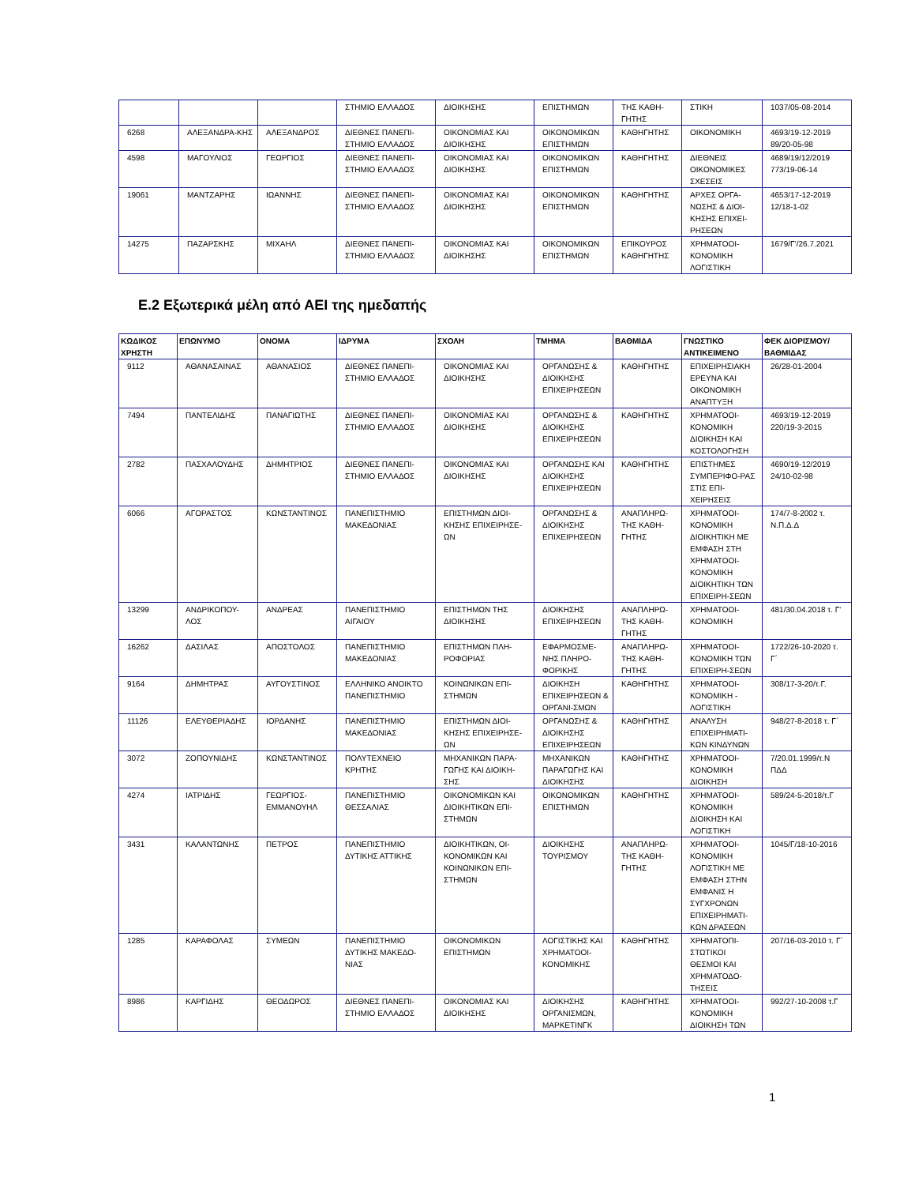| | | | ΣΤΗΜΙΟ ΕΛΛΑΔΟΣ | ΔΙΟΙΚΗΣΗΣ | ΕΠΙΣΤΗΜΩΝ | ΤΗΣ ΚΑΘΗ-ΓΗΤΗΣ | ΣΤΙΚΗ | 1037/05-08-2014 |
| 6268 | ΑΛΕΞΑΝΔΡΑ-ΚΗΣ | ΑΛΕΞΑΝΔΡΟΣ | ΔΙΕΘΝΕΣ ΠΑΝΕΠΙ-ΣΤΗΜΙΟ ΕΛΛΑΔΟΣ | ΟΙΚΟΝΟΜΙΑΣ ΚΑΙ ΔΙΟΙΚΗΣΗΣ | ΟΙΚΟΝΟΜΙΚΩΝ ΕΠΙΣΤΗΜΩΝ | ΚΑΘΗΓΗΤΗΣ | ΟΙΚΟΝΟΜΙΚΗ | 4693/19-12-2019 89/20-05-98 |
| 4598 | ΜΑΓΟΥΛΙΟΣ | ΓΕΩΡΓΙΟΣ | ΔΙΕΘΝΕΣ ΠΑΝΕΠΙ-ΣΤΗΜΙΟ ΕΛΛΑΔΟΣ | ΟΙΚΟΝΟΜΙΑΣ ΚΑΙ ΔΙΟΙΚΗΣΗΣ | ΟΙΚΟΝΟΜΙΚΩΝ ΕΠΙΣΤΗΜΩΝ | ΚΑΘΗΓΗΤΗΣ | ΔΙΕΘΝΕΙΣ ΟΙΚΟΝΟΜΙΚΕΣ ΣΧΕΣΕΙΣ | 4689/19/12/2019 773/19-06-14 |
| 19061 | ΜΑΝΤΖΑΡΗΣ | ΙΩΑΝΝΗΣ | ΔΙΕΘΝΕΣ ΠΑΝΕΠΙ-ΣΤΗΜΙΟ ΕΛΛΑΔΟΣ | ΟΙΚΟΝΟΜΙΑΣ ΚΑΙ ΔΙΟΙΚΗΣΗΣ | ΟΙΚΟΝΟΜΙΚΩΝ ΕΠΙΣΤΗΜΩΝ | ΚΑΘΗΓΗΤΗΣ | ΑΡΧΕΣ ΟΡΓΑ-ΝΩΣΗΣ & ΔΙΟΙ-ΚΗΣΗΣ ΕΠΙΧΕΙ-ΡΗΣΕΩΝ | 4653/17-12-2019 12/18-1-02 |
| 14275 | ΠΑΖΑΡΣΚΗΣ | ΜΙΧΑΗΛ | ΔΙΕΘΝΕΣ ΠΑΝΕΠΙ-ΣΤΗΜΙΟ ΕΛΛΑΔΟΣ | ΟΙΚΟΝΟΜΙΑΣ ΚΑΙ ΔΙΟΙΚΗΣΗΣ | ΟΙΚΟΝΟΜΙΚΩΝ ΕΠΙΣΤΗΜΩΝ | ΕΠΙΚΟΥΡΟΣ ΚΑΘΗΓΗΤΗΣ | ΧΡΗΜΑΤΟΟΙ-ΚΟΝΟΜΙΚΗ ΛΟΓΙΣΤΙΚΗ | 1679/Γ’/26.7.2021 |
Ε.2 Εξωτερικά μέλη από ΑΕΙ της ημεδαπής
| ΚΩΔΙΚΟΣ ΧΡΗΣΤΗ | ΕΠΩΝΥΜΟ | ΟΝΟΜΑ | ΙΔΡΥΜΑ | ΣΧΟΛΗ | ΤΜΗΜΑ | ΒΑΘΜΙΔΑ | ΓΝΩΣΤΙΚΟ ΑΝΤΙΚΕΙΜΕΝΟ | ΦΕΚ ΔΙΟΡΙΣΜΟΥ/ ΒΑΘΜΙΔΑΣ |
| --- | --- | --- | --- | --- | --- | --- | --- | --- |
| 9112 | ΑΘΑΝΑΣΑΙΝΑΣ | ΑΘΑΝΑΣΙΟΣ | ΔΙΕΘΝΕΣ ΠΑΝΕΠΙ-ΣΤΗΜΙΟ ΕΛΛΑΔΟΣ | ΟΙΚΟΝΟΜΙΑΣ ΚΑΙ ΔΙΟΙΚΗΣΗΣ | ΟΡΓΑΝΩΣΗΣ & ΔΙΟΙΚΗΣΗΣ ΕΠΙΧΕΙΡΗΣΕΩΝ | ΚΑΘΗΓΗΤΗΣ | ΕΠΙΧΕΙΡΗΣΙΑΚΗ ΕΡΕΥΝΑ ΚΑΙ ΟΙΚΟΝΟΜΙΚΗ ΑΝΑΠΤΥΞΗ | 26/28-01-2004 |
| 7494 | ΠΑΝΤΕΛΙΔΗΣ | ΠΑΝΑΓΙΩΤΗΣ | ΔΙΕΘΝΕΣ ΠΑΝΕΠΙ-ΣΤΗΜΙΟ ΕΛΛΑΔΟΣ | ΟΙΚΟΝΟΜΙΑΣ ΚΑΙ ΔΙΟΙΚΗΣΗΣ | ΟΡΓΑΝΩΣΗΣ & ΔΙΟΙΚΗΣΗΣ ΕΠΙΧΕΙΡΗΣΕΩΝ | ΚΑΘΗΓΗΤΗΣ | ΧΡΗΜΑΤΟΟΙ-ΚΟΝΟΜΙΚΗ ΔΙΟΙΚΗΣΗ ΚΑΙ ΚΟΣΤΟΛΟΓΗΣΗ | 4693/19-12-2019 220/19-3-2015 |
| 2782 | ΠΑΣΧΑΛΟΥΔΗΣ | ΔΗΜΗΤΡΙΟΣ | ΔΙΕΘΝΕΣ ΠΑΝΕΠΙ-ΣΤΗΜΙΟ ΕΛΛΑΔΟΣ | ΟΙΚΟΝΟΜΙΑΣ ΚΑΙ ΔΙΟΙΚΗΣΗΣ | ΟΡΓΑΝΩΣΗΣ ΚΑΙ ΔΙΟΙΚΗΣΗΣ ΕΠΙΧΕΙΡΗΣΕΩΝ | ΚΑΘΗΓΗΤΗΣ | ΕΠΙΣΤΗΜΕΣ ΣΥΜΠΕΡΙΦΟ-ΡΑΣ ΣΤΙΣ ΕΠΙ-ΧΕΙΡΗΣΕΙΣ | 4690/19-12/2019 24/10-02-98 |
| 6066 | ΑΓΟΡΑΣΤΟΣ | ΚΩΝΣΤΑΝΤΙΝΟΣ | ΠΑΝΕΠΙΣΤΗΜΙΟ ΜΑΚΕΔΟΝΙΑΣ | ΕΠΙΣΤΗΜΩΝ ΔΙΟΙ-ΚΗΣΗΣ ΕΠΙΧΕΙΡΗΣΕ-ΩΝ | ΟΡΓΑΝΩΣΗΣ & ΔΙΟΙΚΗΣΗΣ ΕΠΙΧΕΙΡΗΣΕΩΝ | ΑΝΑΠΛΗΡΩ-ΤΗΣ ΚΑΘΗ-ΓΗΤΗΣ | ΧΡΗΜΑΤΟΟΙ-ΚΟΝΟΜΙΚΗ ΔΙΟΙΚΗΤΙΚΗ ΜΕ ΕΜΦΑΣΗ ΣΤΗ ΧΡΗΜΑΤΟΟΙ-ΚΟΝΟΜΙΚΗ ΔΙΟΙΚΗΤΙΚΗ ΤΩΝ ΕΠΙΧΕΙΡΗ-ΣΕΩΝ | 174/7-8-2002 τ. Ν.Π.Δ.Δ |
| 13299 | ΑΝΔΡΙΚΟΠΟΥ-ΛΟΣ | ΑΝΔΡΕΑΣ | ΠΑΝΕΠΙΣΤΗΜΙΟ ΑΙΓΑΙΟΥ | ΕΠΙΣΤΗΜΩΝ ΤΗΣ ΔΙΟΙΚΗΣΗΣ | ΔΙΟΙΚΗΣΗΣ ΕΠΙΧΕΙΡΗΣΕΩΝ | ΑΝΑΠΛΗΡΩ-ΤΗΣ ΚΑΘΗ-ΓΗΤΗΣ | ΧΡΗΜΑΤΟΟΙ-ΚΟΝΟΜΙΚΗ | 481/30.04.2018 τ. Γ' |
| 16262 | ΔΑΣΙΛΑΣ | ΑΠΟΣΤΟΛΟΣ | ΠΑΝΕΠΙΣΤΗΜΙΟ ΜΑΚΕΔΟΝΙΑΣ | ΕΠΙΣΤΗΜΩΝ ΠΛΗ-ΡΟΦΟΡΙΑΣ | ΕΦΑΡΜΟΣΜΕ-ΝΗΣ ΠΛΗΡΟ-ΦΟΡΙΚΗΣ | ΑΝΑΠΛΗΡΩ-ΤΗΣ ΚΑΘΗ-ΓΗΤΗΣ | ΧΡΗΜΑΤΟΟΙ-ΚΟΝΟΜΙΚΗ ΤΩΝ ΕΠΙΧΕΙΡΗ-ΣΕΩΝ | 1722/26-10-2020 τ. Γ΄ |
| 9164 | ΔΗΜΗΤΡΑΣ | ΑΥΓΟΥΣΤΙΝΟΣ | ΕΛΛΗΝΙΚΟ ΑΝΟΙΚΤΟ ΠΑΝΕΠΙΣΤΗΜΙΟ | ΚΟΙΝΩΝΙΚΩΝ ΕΠΙ-ΣΤΗΜΩΝ | ΔΙΟΙΚΗΣΗ ΕΠΙΧΕΙΡΗΣΕΩΝ & ΟΡΓΑΝΙ-ΣΜΩΝ | ΚΑΘΗΓΗΤΗΣ | ΧΡΗΜΑΤΟΟΙ-ΚΟΝΟΜΙΚΗ - ΛΟΓΙΣΤΙΚΗ | 308/17-3-20/τ.Γ. |
| 11126 | ΕΛΕΥΘΕΡΙΑΔΗΣ | ΙΟΡΔΑΝΗΣ | ΠΑΝΕΠΙΣΤΗΜΙΟ ΜΑΚΕΔΟΝΙΑΣ | ΕΠΙΣΤΗΜΩΝ ΔΙΟΙ-ΚΗΣΗΣ ΕΠΙΧΕΙΡΗΣΕ-ΩΝ | ΟΡΓΑΝΩΣΗΣ & ΔΙΟΙΚΗΣΗΣ ΕΠΙΧΕΙΡΗΣΕΩΝ | ΚΑΘΗΓΗΤΗΣ | ΑΝΑΛΥΣΗ ΕΠΙΧΕΙΡΗΜΑΤΙ-ΚΩΝ ΚΙΝΔΥΝΩΝ | 948/27-8-2018 τ. Γ΄ |
| 3072 | ΖΟΠΟΥΝΙΔΗΣ | ΚΩΝΣΤΑΝΤΙΝΟΣ | ΠΟΛΥΤΕΧΝΕΙΟ ΚΡΗΤΗΣ | ΜΗΧΑΝΙΚΩΝ ΠΑΡΑ-ΓΩΓΗΣ ΚΑΙ ΔΙΟΙΚΗ-ΣΗΣ | ΜΗΧΑΝΙΚΩΝ ΠΑΡΑΓΩΓΗΣ ΚΑΙ ΔΙΟΙΚΗΣΗΣ | ΚΑΘΗΓΗΤΗΣ | ΧΡΗΜΑΤΟΟΙ-ΚΟΝΟΜΙΚΗ ΔΙΟΙΚΗΣΗ | 7/20.01.1999/τ.Ν ΠΔΔ |
| 4274 | ΙΑΤΡΙΔΗΣ | ΓΕΩΡΓΙΟΣ-ΕΜΜΑΝΟΥΗΛ | ΠΑΝΕΠΙΣΤΗΜΙΟ ΘΕΣΣΑΛΙΑΣ | ΟΙΚΟΝΟΜΙΚΩΝ ΚΑΙ ΔΙΟΙΚΗΤΙΚΩΝ ΕΠΙ-ΣΤΗΜΩΝ | ΟΙΚΟΝΟΜΙΚΩΝ ΕΠΙΣΤΗΜΩΝ | ΚΑΘΗΓΗΤΗΣ | ΧΡΗΜΑΤΟΟΙ-ΚΟΝΟΜΙΚΗ ΔΙΟΙΚΗΣΗ ΚΑΙ ΛΟΓΙΣΤΙΚΗ | 589/24-5-2018/τ.Γ |
| 3431 | ΚΑΛΑΝΤΩΝΗΣ | ΠΕΤΡΟΣ | ΠΑΝΕΠΙΣΤΗΜΙΟ ΔΥΤΙΚΗΣ ΑΤΤΙΚΗΣ | ΔΙΟΙΚΗΤΙΚΩΝ, ΟΙ-ΚΟΝΟΜΙΚΩΝ ΚΑΙ ΚΟΙΝΩΝΙΚΩΝ ΕΠΙ-ΣΤΗΜΩΝ | ΔΙΟΙΚΗΣΗΣ ΤΟΥΡΙΣΜΟΥ | ΑΝΑΠΛΗΡΩ-ΤΗΣ ΚΑΘΗ-ΓΗΤΗΣ | ΧΡΗΜΑΤΟΟΙ-ΚΟΝΟΜΙΚΗ ΛΟΓΙΣΤΙΚΗ ΜΕ ΕΜΦΑΣΗ ΣΤΗΝ ΕΜΦΑΝΙΣ Η ΣΥΓΧΡΟΝΩΝ ΕΠΙΧΕΙΡΗΜΑΤΙ-ΚΩΝ ΔΡΑΣΕΩΝ | 1045/Γ/18-10-2016 |
| 1285 | ΚΑΡΑΦΟΛΑΣ | ΣΥΜΕΩΝ | ΠΑΝΕΠΙΣΤΗΜΙΟ ΔΥΤΙΚΗΣ ΜΑΚΕΔΟ-ΝΙΑΣ | ΟΙΚΟΝΟΜΙΚΩΝ ΕΠΙΣΤΗΜΩΝ | ΛΟΓΙΣΤΙΚΗΣ ΚΑΙ ΧΡΗΜΑΤΟΟΙ-ΚΟΝΟΜΙΚΗΣ | ΚΑΘΗΓΗΤΗΣ | ΧΡΗΜΑΤΟΠΙ-ΣΤΩΤΙΚΟΙ ΘΕΣΜΟΙ ΚΑΙ ΧΡΗΜΑΤΟΔΟ-ΤΗΣΕΙΣ | 207/16-03-2010 τ. Γ΄ |
| 8986 | ΚΑΡΓΙΔΗΣ | ΘΕΟΔΩΡΟΣ | ΔΙΕΘΝΕΣ ΠΑΝΕΠΙ-ΣΤΗΜΙΟ ΕΛΛΑΔΟΣ | ΟΙΚΟΝΟΜΙΑΣ ΚΑΙ ΔΙΟΙΚΗΣΗΣ | ΔΙΟΙΚΗΣΗΣ ΟΡΓΑΝΙΣΜΩΝ, ΜΑΡΚΕΤΙΝΓΚ | ΚΑΘΗΓΗΤΗΣ | ΧΡΗΜΑΤΟΟΙ-ΚΟΝΟΜΙΚΗ ΔΙΟΙΚΗΣΗ ΤΩΝ | 992/27-10-2008 τ.Γ |
1